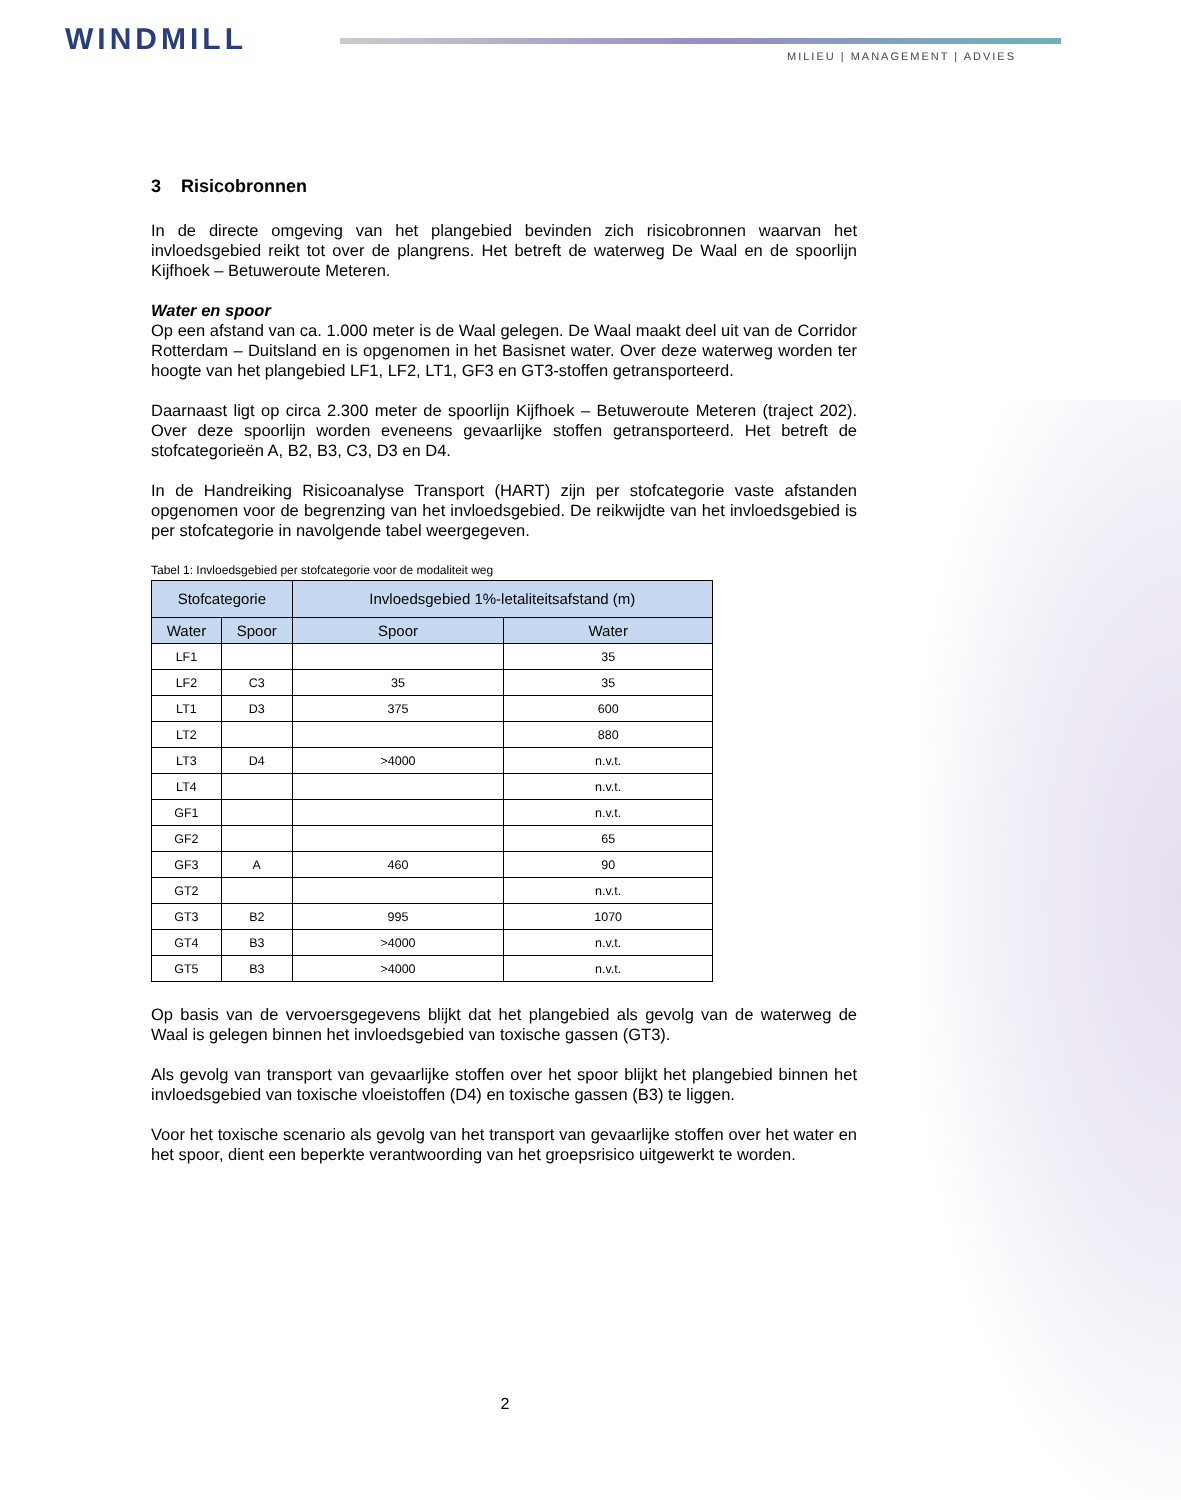WINDMILL MILIEU | MANAGEMENT | ADVIES
3 Risicobronnen
In de directe omgeving van het plangebied bevinden zich risicobronnen waarvan het invloedsgebied reikt tot over de plangrens. Het betreft de waterweg De Waal en de spoorlijn Kijfhoek – Betuweroute Meteren.
Water en spoor
Op een afstand van ca. 1.000 meter is de Waal gelegen. De Waal maakt deel uit van de Corridor Rotterdam – Duitsland en is opgenomen in het Basisnet water. Over deze waterweg worden ter hoogte van het plangebied LF1, LF2, LT1, GF3 en GT3-stoffen getransporteerd.
Daarnaast ligt op circa 2.300 meter de spoorlijn Kijfhoek – Betuweroute Meteren (traject 202). Over deze spoorlijn worden eveneens gevaarlijke stoffen getransporteerd. Het betreft de stofcategorieën A, B2, B3, C3, D3 en D4.
In de Handreiking Risicoanalyse Transport (HART) zijn per stofcategorie vaste afstanden opgenomen voor de begrenzing van het invloedsgebied. De reikwijdte van het invloedsgebied is per stofcategorie in navolgende tabel weergegeven.
Tabel 1: Invloedsgebied per stofcategorie voor de modaliteit weg
| Stofcategorie | | Invloedsgebied 1%-letaliteitsafstand (m) | |
| --- | --- | --- | --- |
| Water | Spoor | Spoor | Water |
| LF1 | | | 35 |
| LF2 | C3 | 35 | 35 |
| LT1 | D3 | 375 | 600 |
| LT2 | | | 880 |
| LT3 | D4 | >4000 | n.v.t. |
| LT4 | | | n.v.t. |
| GF1 | | | n.v.t. |
| GF2 | | | 65 |
| GF3 | A | 460 | 90 |
| GT2 | | | n.v.t. |
| GT3 | B2 | 995 | 1070 |
| GT4 | B3 | >4000 | n.v.t. |
| GT5 | B3 | >4000 | n.v.t. |
Op basis van de vervoersgegevens blijkt dat het plangebied als gevolg van de waterweg de Waal is gelegen binnen het invloedsgebied van toxische gassen (GT3).
Als gevolg van transport van gevaarlijke stoffen over het spoor blijkt het plangebied binnen het invloedsgebied van toxische vloeistoffen (D4) en toxische gassen (B3) te liggen.
Voor het toxische scenario als gevolg van het transport van gevaarlijke stoffen over het water en het spoor, dient een beperkte verantwoording van het groepsrisico uitgewerkt te worden.
2